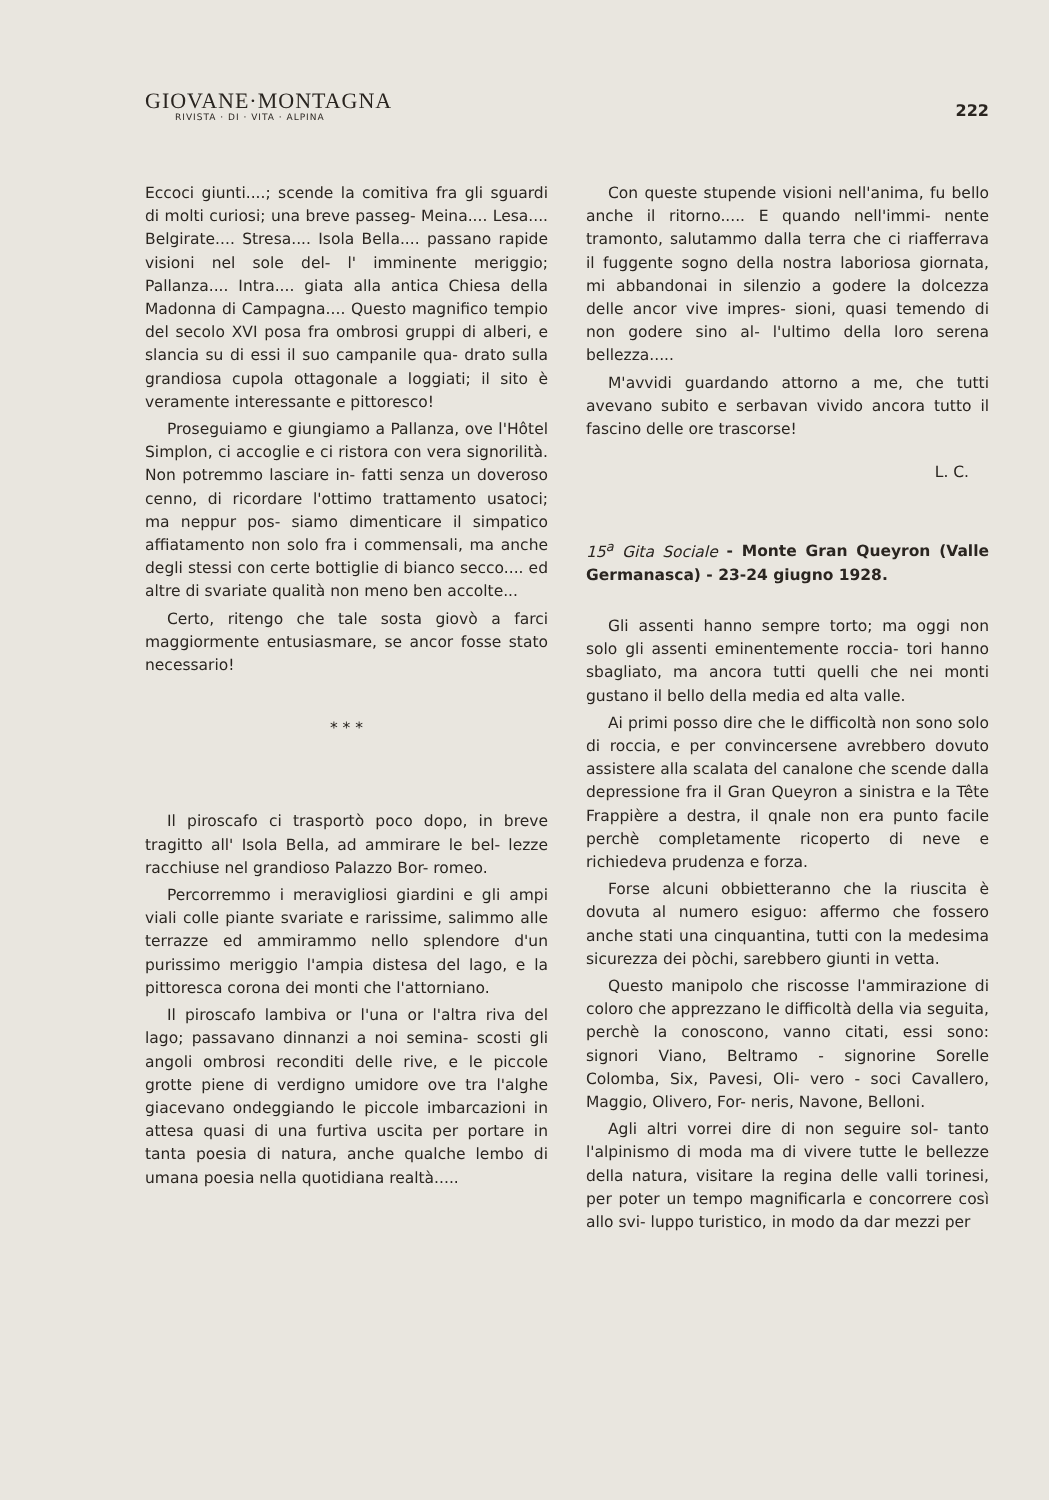GIOVANE·MONTAGNA
RIVISTA · DI · VITA · ALPINA
222
Eccoci giunti....; scende la comitiva fra gli sguardi di molti curiosi; una breve passeg- Meina.... Lesa.... Belgirate.... Stresa.... Isola Bella.... passano rapide visioni nel sole del- l' imminente meriggio; Pallanza.... Intra.... giata alla antica Chiesa della Madonna di Campagna.... Questo magnifico tempio del secolo XVI posa fra ombrosi gruppi di alberi, e slancia su di essi il suo campanile qua- drato sulla grandiosa cupola ottagonale a loggiati; il sito è veramente interessante e pittoresco!
Proseguiamo e giungiamo a Pallanza, ove l'Hôtel Simplon, ci accoglie e ci ristora con vera signorilità. Non potremmo lasciare in- fatti senza un doveroso cenno, di ricordare l'ottimo trattamento usatoci; ma neppur pos- siamo dimenticare il simpatico affiatamento non solo fra i commensali, ma anche degli stessi con certe bottiglie di bianco secco.... ed altre di svariate qualità non meno ben accolte...
Certo, ritengo che tale sosta giovò a farci maggiormente entusiasmare, se ancor fosse stato necessario!
* * *
Il piroscafo ci trasportò poco dopo, in breve tragitto all' Isola Bella, ad ammirare le bel- lezze racchiuse nel grandioso Palazzo Bor- romeo.
Percorremmo i meravigliosi giardini e gli ampi viali colle piante svariate e rarissime, salimmo alle terrazze ed ammirammo nello splendore d'un purissimo meriggio l'ampia distesa del lago, e la pittoresca corona dei monti che l'attorniano.
Il piroscafo lambiva or l'una or l'altra riva del lago; passavano dinnanzi a noi semina- scosti gli angoli ombrosi reconditi delle rive, e le piccole grotte piene di verdigno umidore ove tra l'alghe giacevano ondeggiando le piccole imbarcazioni in attesa quasi di una furtiva uscita per portare in tanta poesia di natura, anche qualche lembo di umana poesia nella quotidiana realtà.....
Con queste stupende visioni nell'anima, fu bello anche il ritorno..... E quando nell'immi- nente tramonto, salutammo dalla terra che ci riafferrava il fuggente sogno della nostra laboriosa giornata, mi abbandonai in silenzio a godere la dolcezza delle ancor vive impres- sioni, quasi temendo di non godere sino al- l'ultimo della loro serena bellezza.....
M'avvidi guardando attorno a me, che tutti avevano subito e serbavan vivido ancora tutto il fascino delle ore trascorse!
L. C.
15<sup>a</sup> Gita Sociale - Monte Gran Queyron (Valle Germanasca) - 23-24 giugno 1928.
Gli assenti hanno sempre torto; ma oggi non solo gli assenti eminentemente roccia- tori hanno sbagliato, ma ancora tutti quelli che nei monti gustano il bello della media ed alta valle.
Ai primi posso dire che le difficoltà non sono solo di roccia, e per convincersene avrebbero dovuto assistere alla scalata del canalone che scende dalla depressione fra il Gran Queyron a sinistra e la Tête Frappière a destra, il qnale non era punto facile perchè completamente ricoperto di neve e richiedeva prudenza e forza.
Forse alcuni obbietteranno che la riuscita è dovuta al numero esiguo: affermo che fossero anche stati una cinquantina, tutti con la medesima sicurezza dei pòchi, sarebbero giunti in vetta.
Questo manipolo che riscosse l'ammirazione di coloro che apprezzano le difficoltà della via seguita, perchè la conoscono, vanno citati, essi sono: signori Viano, Beltramo - signorine Sorelle Colomba, Six, Pavesi, Oli- vero - soci Cavallero, Maggio, Olivero, For- neris, Navone, Belloni.
Agli altri vorrei dire di non seguire sol- tanto l'alpinismo di moda ma di vivere tutte le bellezze della natura, visitare la regina delle valli torinesi, per poter un tempo magnificarla e concorrere così allo svi- luppo turistico, in modo da dar mezzi per